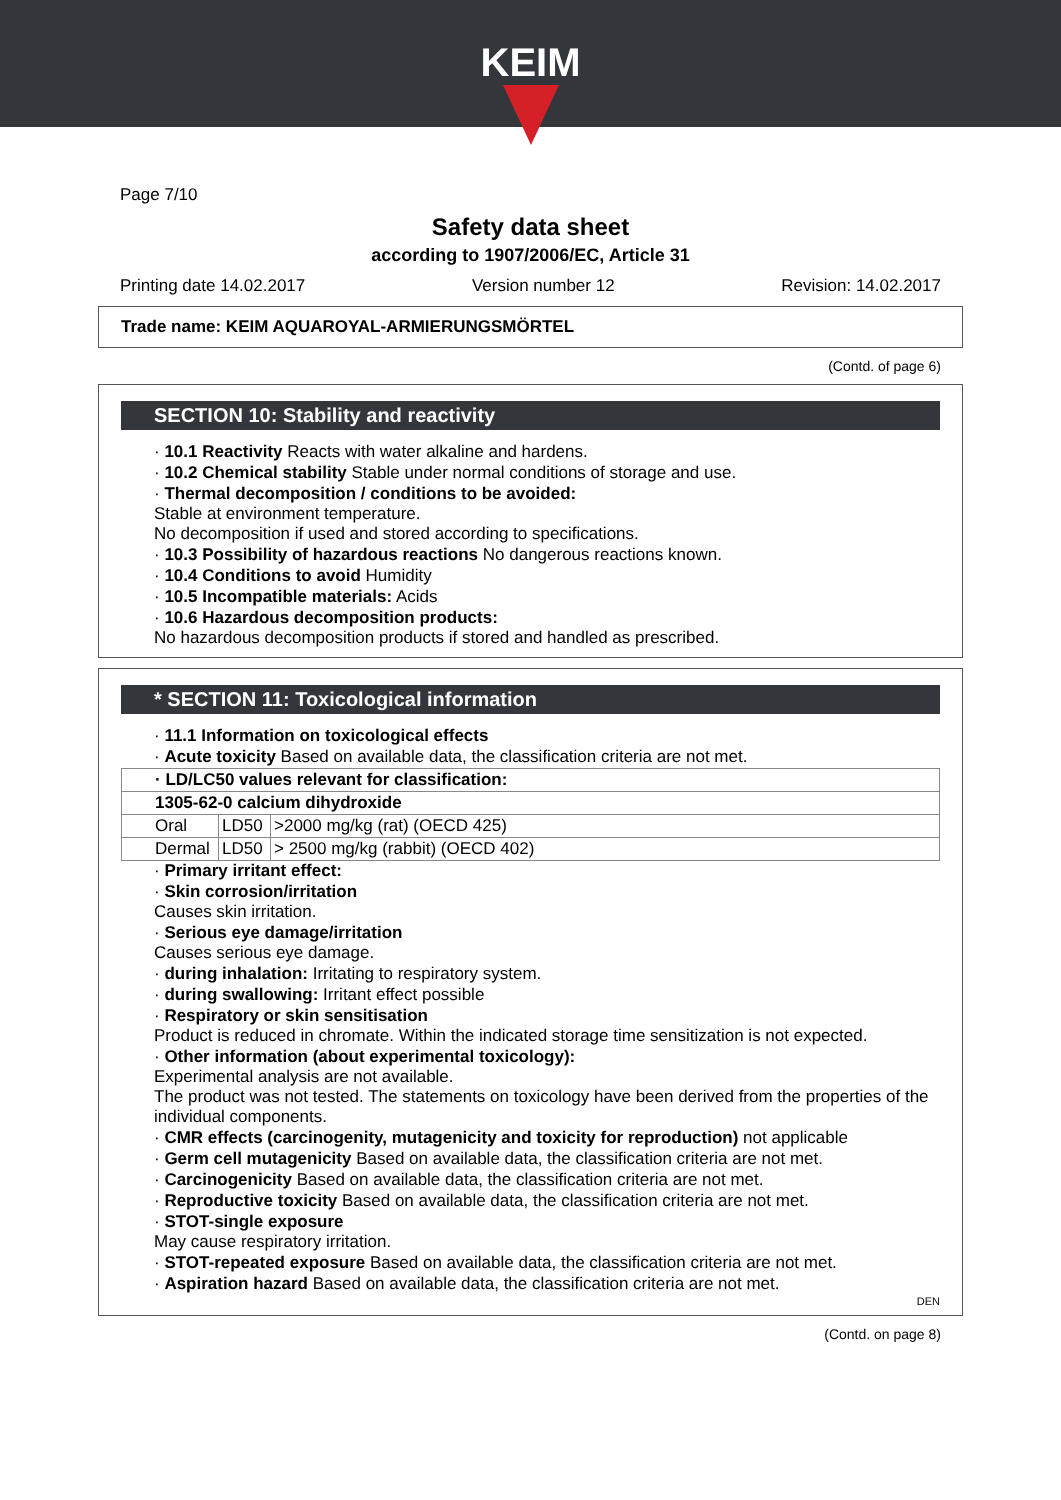KEIM
Page 7/10
Safety data sheet
according to 1907/2006/EC, Article 31
Printing date 14.02.2017 Version number 12 Revision: 14.02.2017
Trade name: KEIM AQUAROYAL-ARMIERUNGSMÖRTEL
(Contd. of page 6)
SECTION 10: Stability and reactivity
· 10.1 Reactivity Reacts with water alkaline and hardens.
· 10.2 Chemical stability Stable under normal conditions of storage and use.
· Thermal decomposition / conditions to be avoided:
Stable at environment temperature.
No decomposition if used and stored according to specifications.
· 10.3 Possibility of hazardous reactions No dangerous reactions known.
· 10.4 Conditions to avoid Humidity
· 10.5 Incompatible materials: Acids
· 10.6 Hazardous decomposition products:
No hazardous decomposition products if stored and handled as prescribed.
* SECTION 11: Toxicological information
· 11.1 Information on toxicological effects
· Acute toxicity Based on available data, the classification criteria are not met.
| · LD/LC50 values relevant for classification: | | |
| --- | --- | --- |
| 1305-62-0 calcium dihydroxide | | |
| Oral | LD50 | >2000 mg/kg (rat) (OECD 425) |
| Dermal | LD50 | > 2500 mg/kg (rabbit) (OECD 402) |
· Primary irritant effect:
· Skin corrosion/irritation
Causes skin irritation.
· Serious eye damage/irritation
Causes serious eye damage.
· during inhalation: Irritating to respiratory system.
· during swallowing: Irritant effect possible
· Respiratory or skin sensitisation
Product is reduced in chromate. Within the indicated storage time sensitization is not expected.
· Other information (about experimental toxicology):
Experimental analysis are not available.
The product was not tested. The statements on toxicology have been derived from the properties of the individual components.
· CMR effects (carcinogenity, mutagenicity and toxicity for reproduction) not applicable
· Germ cell mutagenicity Based on available data, the classification criteria are not met.
· Carcinogenicity Based on available data, the classification criteria are not met.
· Reproductive toxicity Based on available data, the classification criteria are not met.
· STOT-single exposure
May cause respiratory irritation.
· STOT-repeated exposure Based on available data, the classification criteria are not met.
· Aspiration hazard Based on available data, the classification criteria are not met.
DEN
(Contd. on page 8)